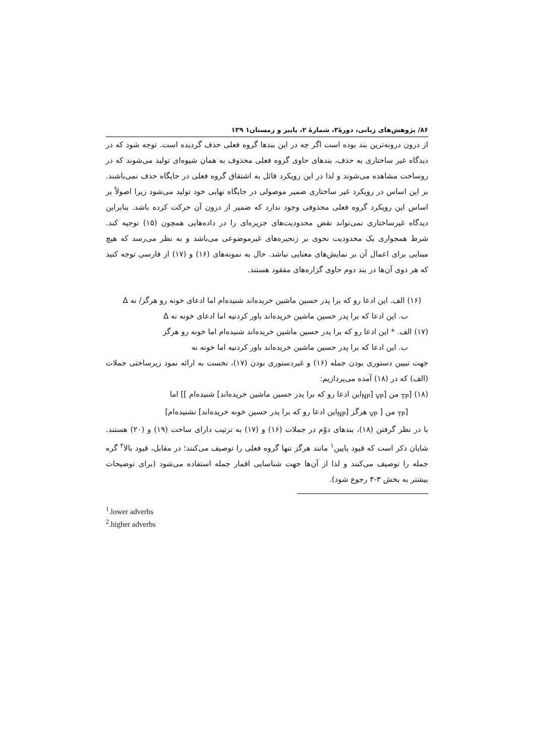۸۶/ پژوهش‌های زبانی، دورهٔ۳، شمارهٔ ۲، پاییز و زمستان۱ ۱۳۹
از درون درونه‌ترین بند بوده است اگر چه در این بندها گروه فعلی حذف گردیده است. توجه شود که در دیدگاه غیر ساختاری به حذف، بندهای حاوی گروه فعلی محذوف به همان شیوه‌ای تولید می‌شوند که در روساخت مشاهده می‌شوند و لذا در این رویکرد قائل به اشتقاق گروه فعلی در جایگاه حذف نمی‌باشند. بر این اساس در رویکرد غیر ساختاری ضمیر موصولی در جایگاه نهایی خود تولید می‌شود زیرا اصولاً بر اساس این رویکرد گروه فعلی محذوفی وجود ندارد که ضمیر از درون آن حرکت کرده باشد. بنابراین دیدگاه غیرساختاری نمی‌تواند نقض محدودیت‌های جزیره‌ای را در داده‌هایی همچون (۱۵) توجیه کند. شرط همجواری یک محدودیت نحوی بر زنجیره‌های غیرموضوعی می‌باشد و به نظر می‌رسد که هیچ مبنایی برای اعمال آن بر نمایش‌های معنایی نباشد. حال به نمونه‌های (۱۶) و (۱۷) از فارسی توجه کنید که هر دوی آن‌ها در بند دوم حاوی گزاره‌های مفقود هستند.
(۱۶) الف. این ادعا رو که برا پدر حسین ماشین خریده‌اند شنیده‌ام اما ادعای خونه رو هرگز/ نه Δ
ب. این ادعا که برا پدر حسین ماشین خریده‌اند باور کردنیه اما ادعای خونه نه Δ
(۱۷) الف. * این ادعا رو که برا پدر حسین ماشین خریده‌اند شنیده‌ام اما خونه رو هرگز
ب. این ادعا که برا پدر حسین ماشین خریده‌اند باور کردنیه اما خونه نه
جهت تبیین دستوری بودن جمله (۱۶) و غیردستوری بودن (۱۷)، نخست به ارائه نمود زیرساختی جملات (الف) که در (۱۸) آمده می‌پردازیم:
(۱۸) [<sub>TP</sub> من [<sub>VP</sub> [<sub>NP</sub>این ادعا رو که برا پدر حسین ماشین خریده‌اند] شنیده‌ام ]] اما
[<sub>TP</sub> من [ <sub>VP</sub> هرگز [<sub>NP</sub>این ادعا رو که برا پدر حسین خونه خریده‌اند] نشنیده‌ام]
با در نظر گرفتن (۱۸)، بندهای دوّم در جملات (۱۶) و (۱۷) به ترتیب دارای ساخت (۱۹) و (۲۰) هستند. شایان ذکر است که قیود پایین<sup>۱</sup> مانند هرگز تنها گروه فعلی را توصیف می‌کنند؛ در مقابل، قیود بالا<sup>۲</sup> گره جمله را توصیف می‌کنند و لذا از آن‌ها جهت شناسایی اقمار جمله استفاده می‌شود (برای توضیحات بیشتر به بخش ۳-۳ رجوع شود).
<sup>1</sup>.lower adverbs
<sup>2</sup>.higher adverbs